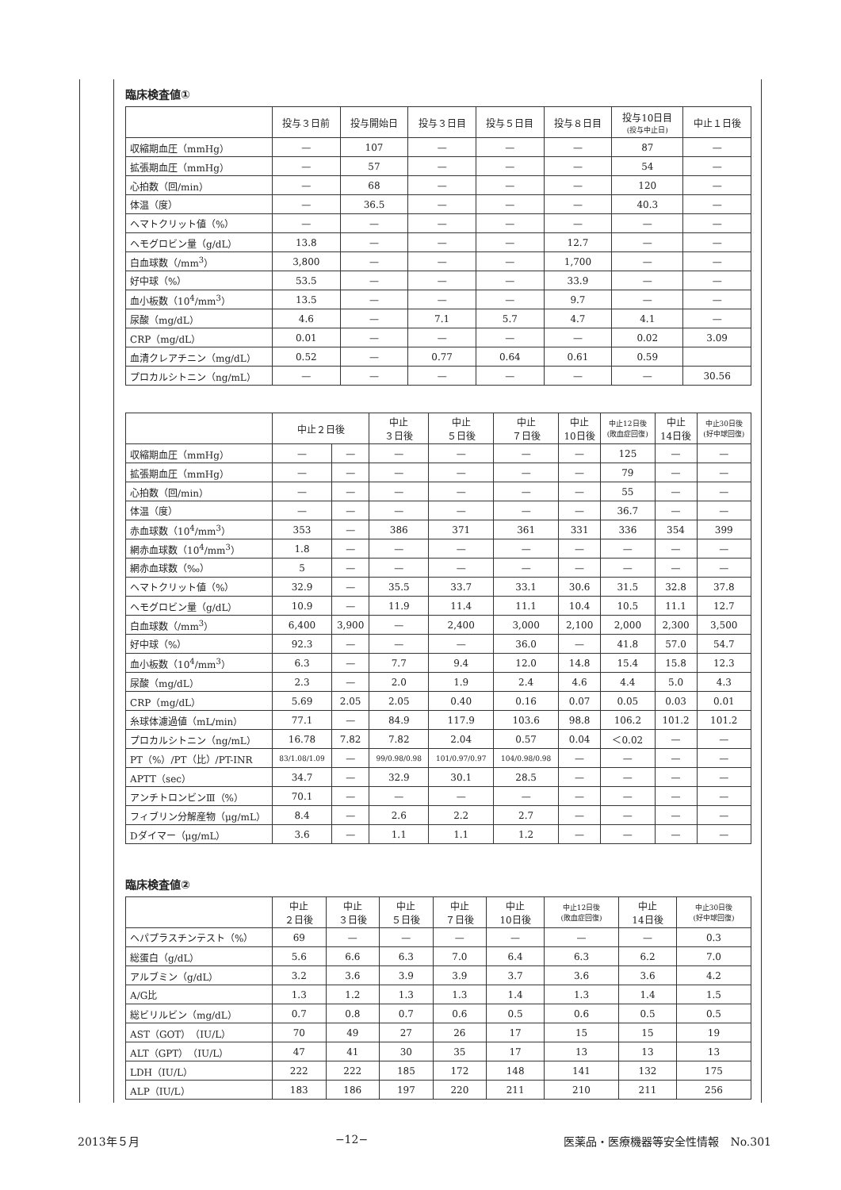臨床検査値①
| | 投与３日前 | 投与開始日 | 投与３日目 | 投与５日目 | 投与８日目 | 投与10日目 (投与中止日) | 中止１日後 |
| --- | --- | --- | --- | --- | --- | --- | --- |
| 収縮期血圧（mmHg） | — | 107 | — | — | — | 87 | — |
| 拡張期血圧（mmHg） | — | 57 | — | — | — | 54 | — |
| 心拍数（回/min） | — | 68 | — | — | — | 120 | — |
| 体温（度） | — | 36.5 | — | — | — | 40.3 | — |
| ヘマトクリット値（%） | — | — | — | — | — | — | — |
| ヘモグロビン量（g/dL） | 13.8 | — | — | — | 12.7 | — | — |
| 白血球数（/mm<sup>3</sup>） | 3,800 | — | — | — | 1,700 | — | — |
| 好中球（%） | 53.5 | — | — | — | 33.9 | — | — |
| 血小板数（10<sup>4</sup>/mm<sup>3</sup>） | 13.5 | — | — | — | 9.7 | — | — |
| 尿酸（mg/dL） | 4.6 | — | 7.1 | 5.7 | 4.7 | 4.1 | — |
| CRP（mg/dL） | 0.01 | — | — | — | — | 0.02 | 3.09 |
| 血清クレアチニン（mg/dL） | 0.52 | — | 0.77 | 0.64 | 0.61 | 0.59 | |
| プロカルシトニン（ng/mL） | — | — | — | — | — | — | 30.56 |
| | 中止２日後 | | 中止 ３日後 | 中止 ５日後 | 中止 ７日後 | 中止 10日後 | 中止12日後 (敗血症回復) | 中止 14日後 | 中止30日後 (好中球回復) |
| --- | --- | --- | --- | --- | --- | --- | --- | --- | --- |
| 収縮期血圧（mmHg） | — | — | — | — | — | — | 125 | — | — |
| 拡張期血圧（mmHg） | — | — | — | — | — | — | 79 | — | — |
| 心拍数（回/min） | — | — | — | — | — | — | 55 | — | — |
| 体温（度） | — | — | — | — | — | — | 36.7 | — | — |
| 赤血球数（10<sup>4</sup>/mm<sup>3</sup>） | 353 | — | 386 | 371 | 361 | 331 | 336 | 354 | 399 |
| 網赤血球数（10<sup>4</sup>/mm<sup>3</sup>） | 1.8 | — | — | — | — | — | — | — | — |
| 網赤血球数（‰） | 5 | — | — | — | — | — | — | — | — |
| ヘマトクリット値（%） | 32.9 | — | 35.5 | 33.7 | 33.1 | 30.6 | 31.5 | 32.8 | 37.8 |
| ヘモグロビン量（g/dL） | 10.9 | — | 11.9 | 11.4 | 11.1 | 10.4 | 10.5 | 11.1 | 12.7 |
| 白血球数（/mm<sup>3</sup>） | 6,400 | 3,900 | — | 2,400 | 3,000 | 2,100 | 2,000 | 2,300 | 3,500 |
| 好中球（%） | 92.3 | — | — | — | 36.0 | — | 41.8 | 57.0 | 54.7 |
| 血小板数（10<sup>4</sup>/mm<sup>3</sup>） | 6.3 | — | 7.7 | 9.4 | 12.0 | 14.8 | 15.4 | 15.8 | 12.3 |
| 尿酸（mg/dL） | 2.3 | — | 2.0 | 1.9 | 2.4 | 4.6 | 4.4 | 5.0 | 4.3 |
| CRP（mg/dL） | 5.69 | 2.05 | 2.05 | 0.40 | 0.16 | 0.07 | 0.05 | 0.03 | 0.01 |
| 糸球体濾過値（mL/min） | 77.1 | — | 84.9 | 117.9 | 103.6 | 98.8 | 106.2 | 101.2 | 101.2 |
| プロカルシトニン（ng/mL） | 16.78 | 7.82 | 7.82 | 2.04 | 0.57 | 0.04 | ＜0.02 | — | — |
| PT（%）/PT（比）/PT-INR | 83/1.08/1.09 | — | 99/0.98/0.98 | 101/0.97/0.97 | 104/0.98/0.98 | — | — | — | — |
| APTT（sec） | 34.7 | — | 32.9 | 30.1 | 28.5 | — | — | — | — |
| アンチトロンビンⅢ（%） | 70.1 | — | — | — | — | — | — | — | — |
| フィブリン分解産物（μg/mL） | 8.4 | — | 2.6 | 2.2 | 2.7 | — | — | — | — |
| Dダイマー（μg/mL） | 3.6 | — | 1.1 | 1.1 | 1.2 | — | — | — | — |
臨床検査値②
| | 中止 ２日後 | 中止 ３日後 | 中止 ５日後 | 中止 ７日後 | 中止 10日後 | 中止12日後 (敗血症回復) | 中止 14日後 | 中止30日後 (好中球回復) |
| --- | --- | --- | --- | --- | --- | --- | --- | --- |
| ヘパプラスチンテスト（%） | 69 | — | — | — | — | — | — | 0.3 |
| 総蛋白（g/dL） | 5.6 | 6.6 | 6.3 | 7.0 | 6.4 | 6.3 | 6.2 | 7.0 |
| アルブミン（g/dL） | 3.2 | 3.6 | 3.9 | 3.9 | 3.7 | 3.6 | 3.6 | 4.2 |
| A/G比 | 1.3 | 1.2 | 1.3 | 1.3 | 1.4 | 1.3 | 1.4 | 1.5 |
| 総ビリルビン（mg/dL） | 0.7 | 0.8 | 0.7 | 0.6 | 0.5 | 0.6 | 0.5 | 0.5 |
| AST（GOT）（IU/L） | 70 | 49 | 27 | 26 | 17 | 15 | 15 | 19 |
| ALT（GPT）（IU/L） | 47 | 41 | 30 | 35 | 17 | 13 | 13 | 13 |
| LDH（IU/L） | 222 | 222 | 185 | 172 | 148 | 141 | 132 | 175 |
| ALP（IU/L） | 183 | 186 | 197 | 220 | 211 | 210 | 211 | 256 |
2013年５月 −12− 医薬品・医療機器等安全性情報　No.301